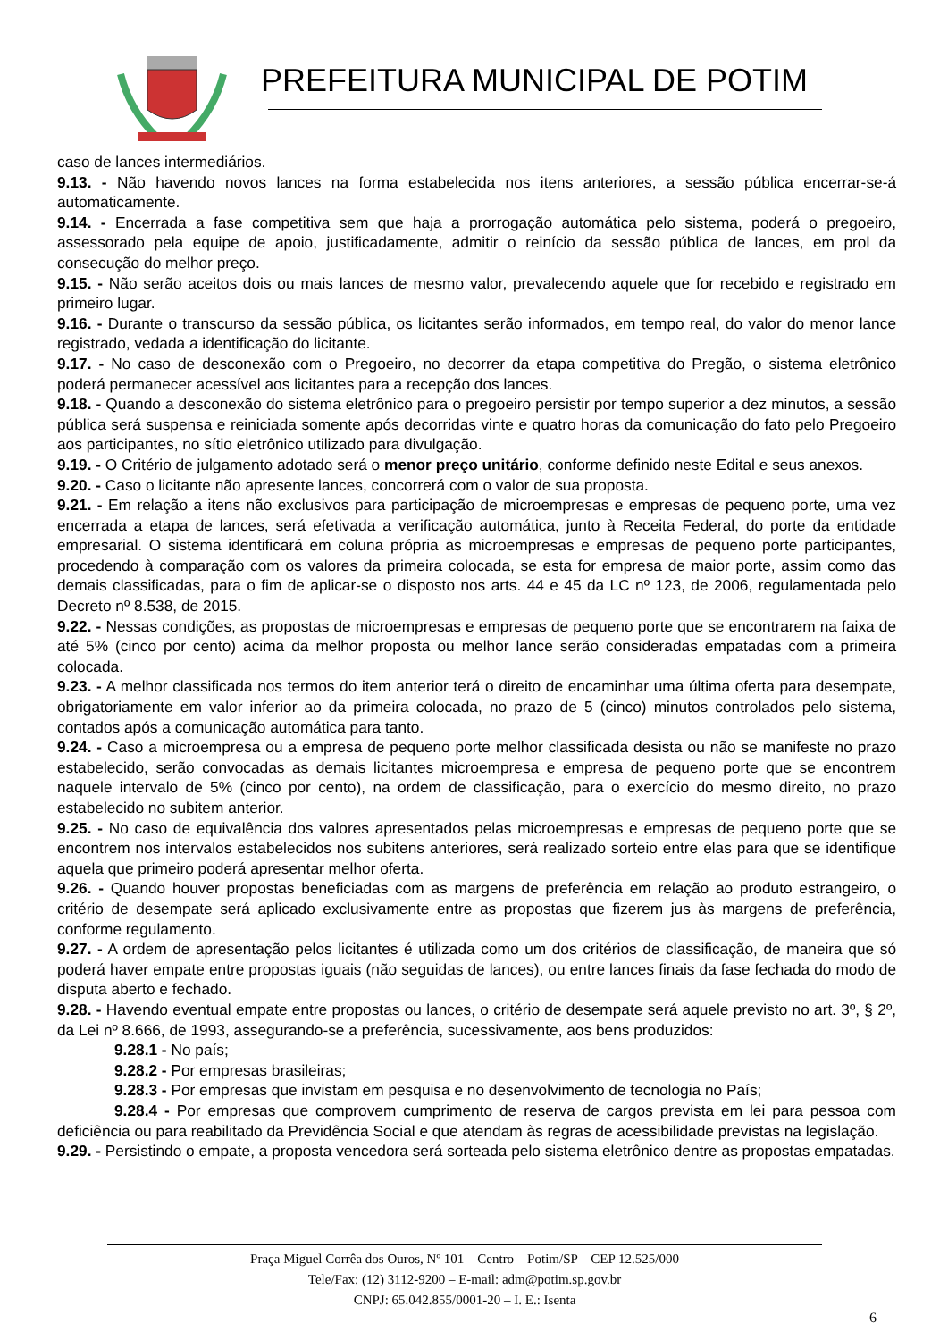PREFEITURA MUNICIPAL DE POTIM
caso de lances intermediários.
9.13. - Não havendo novos lances na forma estabelecida nos itens anteriores, a sessão pública encerrar-se-á automaticamente.
9.14. - Encerrada a fase competitiva sem que haja a prorrogação automática pelo sistema, poderá o pregoeiro, assessorado pela equipe de apoio, justificadamente, admitir o reinício da sessão pública de lances, em prol da consecução do melhor preço.
9.15. - Não serão aceitos dois ou mais lances de mesmo valor, prevalecendo aquele que for recebido e registrado em primeiro lugar.
9.16. - Durante o transcurso da sessão pública, os licitantes serão informados, em tempo real, do valor do menor lance registrado, vedada a identificação do licitante.
9.17. - No caso de desconexão com o Pregoeiro, no decorrer da etapa competitiva do Pregão, o sistema eletrônico poderá permanecer acessível aos licitantes para a recepção dos lances.
9.18. - Quando a desconexão do sistema eletrônico para o pregoeiro persistir por tempo superior a dez minutos, a sessão pública será suspensa e reiniciada somente após decorridas vinte e quatro horas da comunicação do fato pelo Pregoeiro aos participantes, no sítio eletrônico utilizado para divulgação.
9.19. - O Critério de julgamento adotado será o menor preço unitário, conforme definido neste Edital e seus anexos.
9.20. - Caso o licitante não apresente lances, concorrerá com o valor de sua proposta.
9.21. - Em relação a itens não exclusivos para participação de microempresas e empresas de pequeno porte, uma vez encerrada a etapa de lances, será efetivada a verificação automática, junto à Receita Federal, do porte da entidade empresarial. O sistema identificará em coluna própria as microempresas e empresas de pequeno porte participantes, procedendo à comparação com os valores da primeira colocada, se esta for empresa de maior porte, assim como das demais classificadas, para o fim de aplicar-se o disposto nos arts. 44 e 45 da LC nº 123, de 2006, regulamentada pelo Decreto nº 8.538, de 2015.
9.22. - Nessas condições, as propostas de microempresas e empresas de pequeno porte que se encontrarem na faixa de até 5% (cinco por cento) acima da melhor proposta ou melhor lance serão consideradas empatadas com a primeira colocada.
9.23. - A melhor classificada nos termos do item anterior terá o direito de encaminhar uma última oferta para desempate, obrigatoriamente em valor inferior ao da primeira colocada, no prazo de 5 (cinco) minutos controlados pelo sistema, contados após a comunicação automática para tanto.
9.24. - Caso a microempresa ou a empresa de pequeno porte melhor classificada desista ou não se manifeste no prazo estabelecido, serão convocadas as demais licitantes microempresa e empresa de pequeno porte que se encontrem naquele intervalo de 5% (cinco por cento), na ordem de classificação, para o exercício do mesmo direito, no prazo estabelecido no subitem anterior.
9.25. - No caso de equivalência dos valores apresentados pelas microempresas e empresas de pequeno porte que se encontrem nos intervalos estabelecidos nos subitens anteriores, será realizado sorteio entre elas para que se identifique aquela que primeiro poderá apresentar melhor oferta.
9.26. - Quando houver propostas beneficiadas com as margens de preferência em relação ao produto estrangeiro, o critério de desempate será aplicado exclusivamente entre as propostas que fizerem jus às margens de preferência, conforme regulamento.
9.27. - A ordem de apresentação pelos licitantes é utilizada como um dos critérios de classificação, de maneira que só poderá haver empate entre propostas iguais (não seguidas de lances), ou entre lances finais da fase fechada do modo de disputa aberto e fechado.
9.28. - Havendo eventual empate entre propostas ou lances, o critério de desempate será aquele previsto no art. 3º, § 2º, da Lei nº 8.666, de 1993, assegurando-se a preferência, sucessivamente, aos bens produzidos:
9.28.1 - No país;
9.28.2 - Por empresas brasileiras;
9.28.3 - Por empresas que invistam em pesquisa e no desenvolvimento de tecnologia no País;
9.28.4 - Por empresas que comprovem cumprimento de reserva de cargos prevista em lei para pessoa com deficiência ou para reabilitado da Previdência Social e que atendam às regras de acessibilidade previstas na legislação.
9.29. - Persistindo o empate, a proposta vencedora será sorteada pelo sistema eletrônico dentre as propostas empatadas.
Praça Miguel Corrêa dos Ouros, Nº 101 – Centro – Potim/SP – CEP 12.525/000
Tele/Fax: (12) 3112-9200 – E-mail: adm@potim.sp.gov.br
CNPJ: 65.042.855/0001-20 – I. E.: Isenta
6